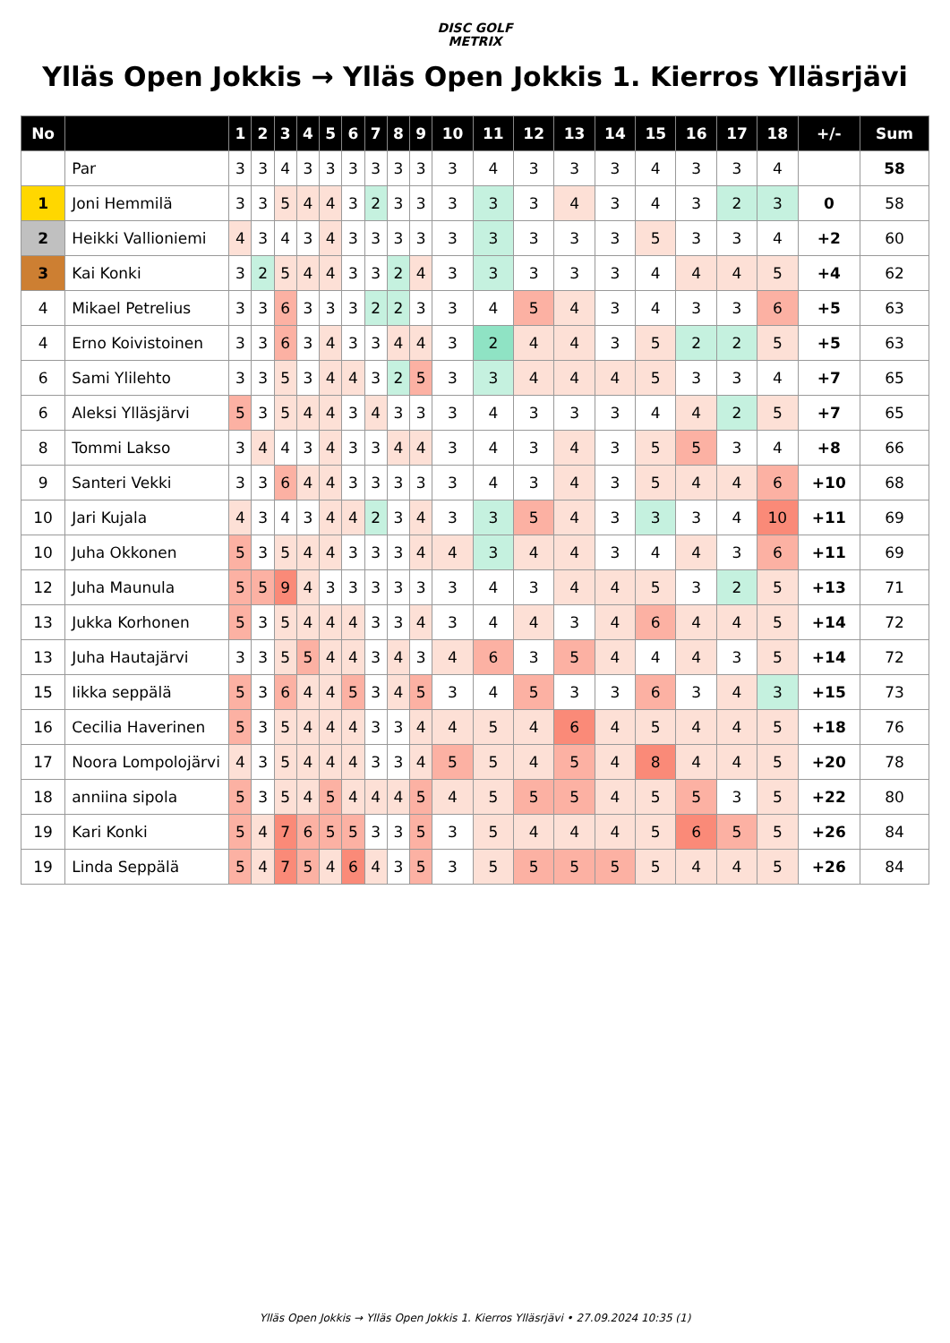DISC GOLF
METRIX
Ylläs Open Jokkis → Ylläs Open Jokkis 1. Kierros Ylläsrjävi
| No | | 1 | 2 | 3 | 4 | 5 | 6 | 7 | 8 | 9 | 10 | 11 | 12 | 13 | 14 | 15 | 16 | 17 | 18 | +/- | Sum |
| --- | --- | --- | --- | --- | --- | --- | --- | --- | --- | --- | --- | --- | --- | --- | --- | --- | --- | --- | --- | --- | --- |
| | Par | 3 | 3 | 4 | 3 | 3 | 3 | 3 | 3 | 3 | 3 | 4 | 3 | 3 | 3 | 4 | 3 | 3 | 4 | | 58 |
| 1 | Joni Hemmilä | 3 | 3 | 5 | 4 | 4 | 3 | 2 | 3 | 3 | 3 | 3 | 3 | 4 | 3 | 4 | 3 | 2 | 3 | 0 | 58 |
| 2 | Heikki Vallioniemi | 4 | 3 | 4 | 3 | 4 | 3 | 3 | 3 | 3 | 3 | 3 | 3 | 3 | 3 | 5 | 3 | 3 | 4 | +2 | 60 |
| 3 | Kai Konki | 3 | 2 | 5 | 4 | 4 | 3 | 3 | 2 | 4 | 3 | 3 | 3 | 3 | 3 | 4 | 4 | 4 | 5 | +4 | 62 |
| 4 | Mikael Petrelius | 3 | 3 | 6 | 3 | 3 | 3 | 2 | 2 | 3 | 3 | 4 | 5 | 4 | 3 | 4 | 3 | 3 | 6 | +5 | 63 |
| 4 | Erno Koivistoinen | 3 | 3 | 6 | 3 | 4 | 3 | 3 | 4 | 4 | 3 | 2 | 4 | 4 | 3 | 5 | 2 | 2 | 5 | +5 | 63 |
| 6 | Sami Ylilehto | 3 | 3 | 5 | 3 | 4 | 4 | 3 | 2 | 5 | 3 | 3 | 4 | 4 | 4 | 5 | 3 | 3 | 4 | +7 | 65 |
| 6 | Aleksi Ylläsjärvi | 5 | 3 | 5 | 4 | 4 | 3 | 4 | 3 | 3 | 3 | 4 | 3 | 3 | 3 | 4 | 4 | 2 | 5 | +7 | 65 |
| 8 | Tommi Lakso | 3 | 4 | 4 | 3 | 4 | 3 | 3 | 4 | 4 | 3 | 4 | 3 | 4 | 3 | 5 | 5 | 3 | 4 | +8 | 66 |
| 9 | Santeri Vekki | 3 | 3 | 6 | 4 | 4 | 3 | 3 | 3 | 3 | 3 | 4 | 3 | 4 | 3 | 5 | 4 | 4 | 6 | +10 | 68 |
| 10 | Jari Kujala | 4 | 3 | 4 | 3 | 4 | 4 | 2 | 3 | 4 | 3 | 3 | 5 | 4 | 3 | 3 | 3 | 4 | 10 | +11 | 69 |
| 10 | Juha Okkonen | 5 | 3 | 5 | 4 | 4 | 3 | 3 | 3 | 4 | 4 | 3 | 4 | 4 | 3 | 4 | 4 | 3 | 6 | +11 | 69 |
| 12 | Juha Maunula | 5 | 5 | 9 | 4 | 3 | 3 | 3 | 3 | 3 | 3 | 4 | 3 | 4 | 4 | 5 | 3 | 2 | 5 | +13 | 71 |
| 13 | Jukka Korhonen | 5 | 3 | 5 | 4 | 4 | 4 | 3 | 3 | 4 | 3 | 4 | 4 | 3 | 4 | 6 | 4 | 4 | 5 | +14 | 72 |
| 13 | Juha Hautajärvi | 3 | 3 | 5 | 5 | 4 | 4 | 3 | 4 | 3 | 4 | 6 | 3 | 5 | 4 | 4 | 4 | 3 | 5 | +14 | 72 |
| 15 | Iikka seppälä | 5 | 3 | 6 | 4 | 4 | 5 | 3 | 4 | 5 | 3 | 4 | 5 | 3 | 3 | 6 | 3 | 4 | 3 | +15 | 73 |
| 16 | Cecilia Haverinen | 5 | 3 | 5 | 4 | 4 | 4 | 3 | 3 | 4 | 4 | 5 | 4 | 6 | 4 | 5 | 4 | 4 | 5 | +18 | 76 |
| 17 | Noora Lompolojärvi | 4 | 3 | 5 | 4 | 4 | 4 | 3 | 3 | 4 | 5 | 5 | 4 | 5 | 4 | 8 | 4 | 4 | 5 | +20 | 78 |
| 18 | anniina sipola | 5 | 3 | 5 | 4 | 5 | 4 | 4 | 4 | 5 | 4 | 5 | 5 | 5 | 4 | 5 | 5 | 3 | 5 | +22 | 80 |
| 19 | Kari Konki | 5 | 4 | 7 | 6 | 5 | 5 | 3 | 3 | 5 | 3 | 5 | 4 | 4 | 4 | 5 | 6 | 5 | 5 | +26 | 84 |
| 19 | Linda Seppälä | 5 | 4 | 7 | 5 | 4 | 6 | 4 | 3 | 5 | 3 | 5 | 5 | 5 | 5 | 5 | 4 | 4 | 5 | +26 | 84 |
Ylläs Open Jokkis → Ylläs Open Jokkis 1. Kierros Ylläsrjävi • 27.09.2024 10:35 (1)